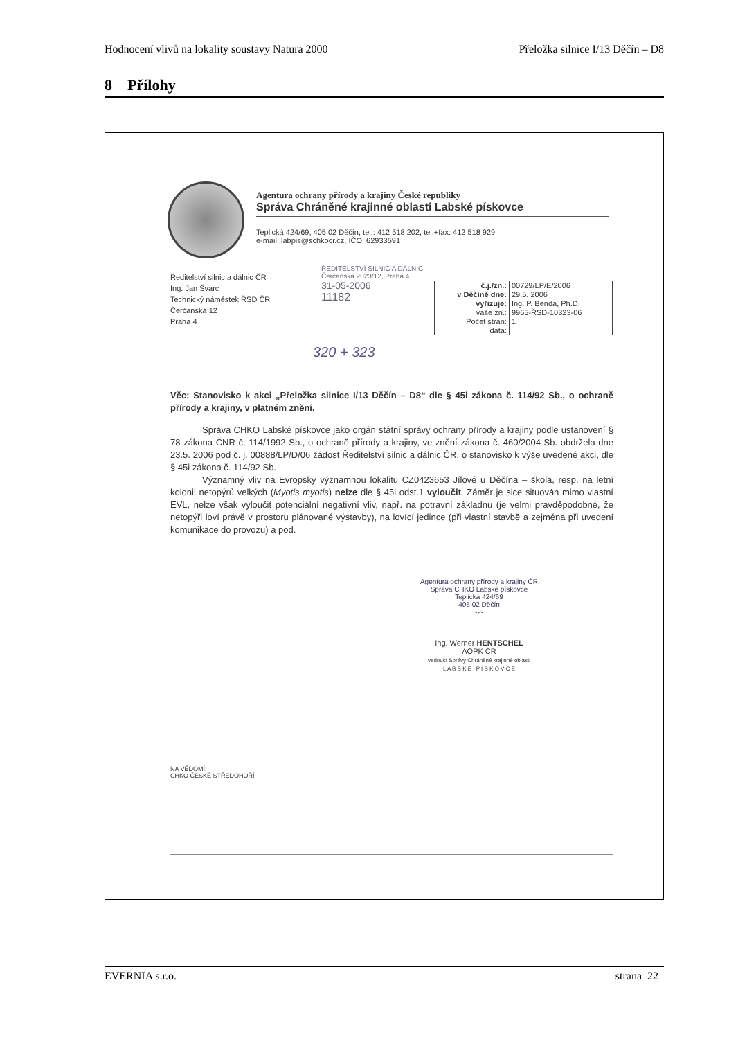Hodnocení vlivů na lokality soustavy Natura 2000 Přeložka silnice I/13 Děčín – D8
8 Přílohy
Agentura ochrany přírody a krajiny České republiky
Správa Chráněné krajinné oblasti Labské pískovce
Teplická 424/69, 405 02 Děčín, tel.: 412 518 202, tel.+fax: 412 518 929
e-mail: labpis@schkocr.cz, IČO: 62933591
Ředitelství silnic a dálnic ČR
Ing. Jan Švarc
Technický náměstek ŘSD ČR
Čerčanská 12
Praha 4
ŘEDITELSTVÍ SILNIC A DÁLNIC
Čerčanská 2023/12, Praha 4
31-05-2006
11182
| č.j./zn.: | 00729/LP/E/2006 |
| v Děčíně dne: | 29.5. 2006 |
| vyřizuje: | Ing. P. Benda, Ph.D. |
| vaše zn.: | 9965-ŘSD-10323-06 |
| Počet stran: | 1 |
| data: | |
320 + 323
Věc: Stanovisko k akci „Přeložka silnice I/13 Děčín – D8“ dle § 45i zákona č. 114/92 Sb., o ochraně přírody a krajiny, v platném znění.
Správa CHKO Labské pískovce jako orgán státní správy ochrany přírody a krajiny podle ustanovení § 78 zákona ČNR č. 114/1992 Sb., o ochraně přírody a krajiny, ve znění zákona č. 460/2004 Sb. obdržela dne 23.5. 2006 pod č. j. 00888/LP/D/06 žádost Ředitelství silnic a dálnic ČR, o stanovisko k výše uvedené akci, dle § 45i zákona č. 114/92 Sb.
Významný vliv na Evropsky významnou lokalitu CZ0423653 Jílové u Děčína – škola, resp. na letní kolonii netopýrů velkých (Myotis myotis) nelze dle § 45i odst.1 vyloučit. Záměr je sice situován mimo vlastní EVL, nelze však vyloučit potenciální negativní vliv, např. na potravní základnu (je velmi pravděpodobné, že netopýři loví právě v prostoru plánované výstavby), na lovící jedince (při vlastní stavbě a zejména při uvedení komunikace do provozu) a pod.
Agentura ochrany přírody a krajiny ČR
Správa CHKO Labské pískovce
Teplická 424/69
405 02 Děčín
-2-
Ing. Werner HENTSCHEL
AOPK ČR
vedoucí Správy Chráněné krajinné oblasti
L A B S K É P Í S K O V C E
NA VĚDOMÍ:
CHKO ČESKÉ STŘEDOHOŘÍ
EVERNIA s.r.o. strana 22